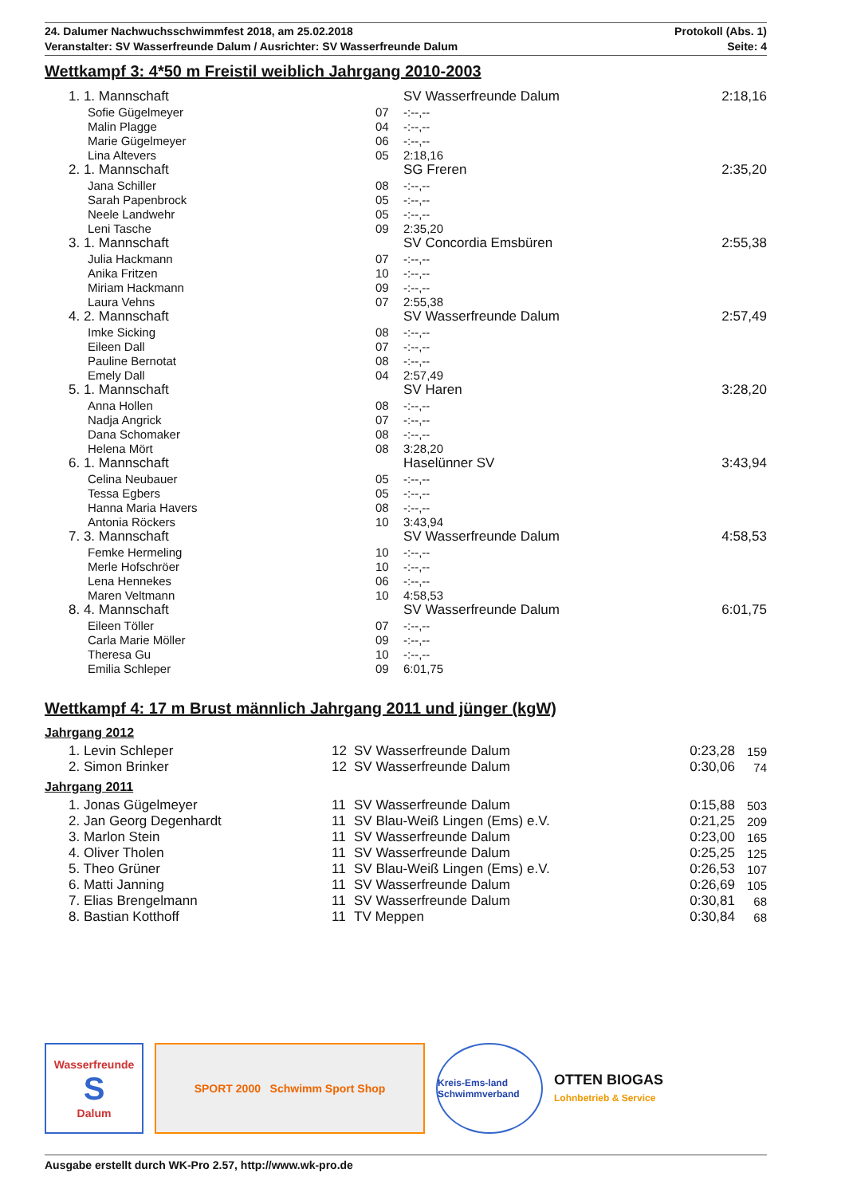24. Dalumer Nachwuchsschwimmfest 2018, am 25.02.2018 Protokoll (Abs. 1)
Veranstalter: SV Wasserfreunde Dalum / Ausrichter: SV Wasserfreunde Dalum Seite: 4
Wettkampf 3: 4*50 m Freistil weiblich Jahrgang 2010-2003
| | 1. 1. Mannschaft | | SV Wasserfreunde Dalum | | 2:18,16 |
| | Sofie Gügelmeyer | 07 | -:--,-- | | |
| | Malin Plagge | 04 | -:--,-- | | |
| | Marie Gügelmeyer | 06 | -:--,-- | | |
| | Lina Altevers | 05 | 2:18,16 | | |
| | 2. 1. Mannschaft | | SG Freren | | 2:35,20 |
| | Jana Schiller | 08 | -:--,-- | | |
| | Sarah Papenbrock | 05 | -:--,-- | | |
| | Neele Landwehr | 05 | -:--,-- | | |
| | Leni Tasche | 09 | 2:35,20 | | |
| | 3. 1. Mannschaft | | SV Concordia Emsbüren | | 2:55,38 |
| | Julia Hackmann | 07 | -:--,-- | | |
| | Anika Fritzen | 10 | -:--,-- | | |
| | Miriam Hackmann | 09 | -:--,-- | | |
| | Laura Vehns | 07 | 2:55,38 | | |
| | 4. 2. Mannschaft | | SV Wasserfreunde Dalum | | 2:57,49 |
| | Imke Sicking | 08 | -:--,-- | | |
| | Eileen Dall | 07 | -:--,-- | | |
| | Pauline Bernotat | 08 | -:--,-- | | |
| | Emely Dall | 04 | 2:57,49 | | |
| | 5. 1. Mannschaft | | SV Haren | | 3:28,20 |
| | Anna Hollen | 08 | -:--,-- | | |
| | Nadja Angrick | 07 | -:--,-- | | |
| | Dana Schomaker | 08 | -:--,-- | | |
| | Helena Mört | 08 | 3:28,20 | | |
| | 6. 1. Mannschaft | | Haselünner SV | | 3:43,94 |
| | Celina Neubauer | 05 | -:--,-- | | |
| | Tessa Egbers | 05 | -:--,-- | | |
| | Hanna Maria Havers | 08 | -:--,-- | | |
| | Antonia Röckers | 10 | 3:43,94 | | |
| | 7. 3. Mannschaft | | SV Wasserfreunde Dalum | | 4:58,53 |
| | Femke Hermeling | 10 | -:--,-- | | |
| | Merle Hofschröer | 10 | -:--,-- | | |
| | Lena Hennekes | 06 | -:--,-- | | |
| | Maren Veltmann | 10 | 4:58,53 | | |
| | 8. 4. Mannschaft | | SV Wasserfreunde Dalum | | 6:01,75 |
| | Eileen Töller | 07 | -:--,-- | | |
| | Carla Marie Möller | 09 | -:--,-- | | |
| | Theresa Gu | 10 | -:--,-- | | |
| | Emilia Schleper | 09 | 6:01,75 | | |
Wettkampf 4: 17 m Brust männlich Jahrgang 2011 und jünger (kgW)
Jahrgang 2012
| | 1. Levin Schleper | 12 | SV Wasserfreunde Dalum | 0:23,28 | 159 |
| | 2. Simon Brinker | 12 | SV Wasserfreunde Dalum | 0:30,06 | 74 |
Jahrgang 2011
| | 1. Jonas Gügelmeyer | 11 | SV Wasserfreunde Dalum | 0:15,88 | 503 |
| | 2. Jan Georg Degenhardt | 11 | SV Blau-Weiß Lingen (Ems) e.V. | 0:21,25 | 209 |
| | 3. Marlon Stein | 11 | SV Wasserfreunde Dalum | 0:23,00 | 165 |
| | 4. Oliver Tholen | 11 | SV Wasserfreunde Dalum | 0:25,25 | 125 |
| | 5. Theo Grüner | 11 | SV Blau-Weiß Lingen (Ems) e.V. | 0:26,53 | 107 |
| | 6. Matti Janning | 11 | SV Wasserfreunde Dalum | 0:26,69 | 105 |
| | 7. Elias Brengelmann | 11 | SV Wasserfreunde Dalum | 0:30,81 | 68 |
| | 8. Bastian Kotthoff | 11 | TV Meppen | 0:30,84 | 68 |
Wasserfreunde
S
Dalum
SPORT 2000 Schwimm Sport Shop
Kreis-Ems-land Schwimmverband
OTTEN BIOGAS
Lohnbetrieb & Service
Ausgabe erstellt durch WK-Pro 2.57, http://www.wk-pro.de